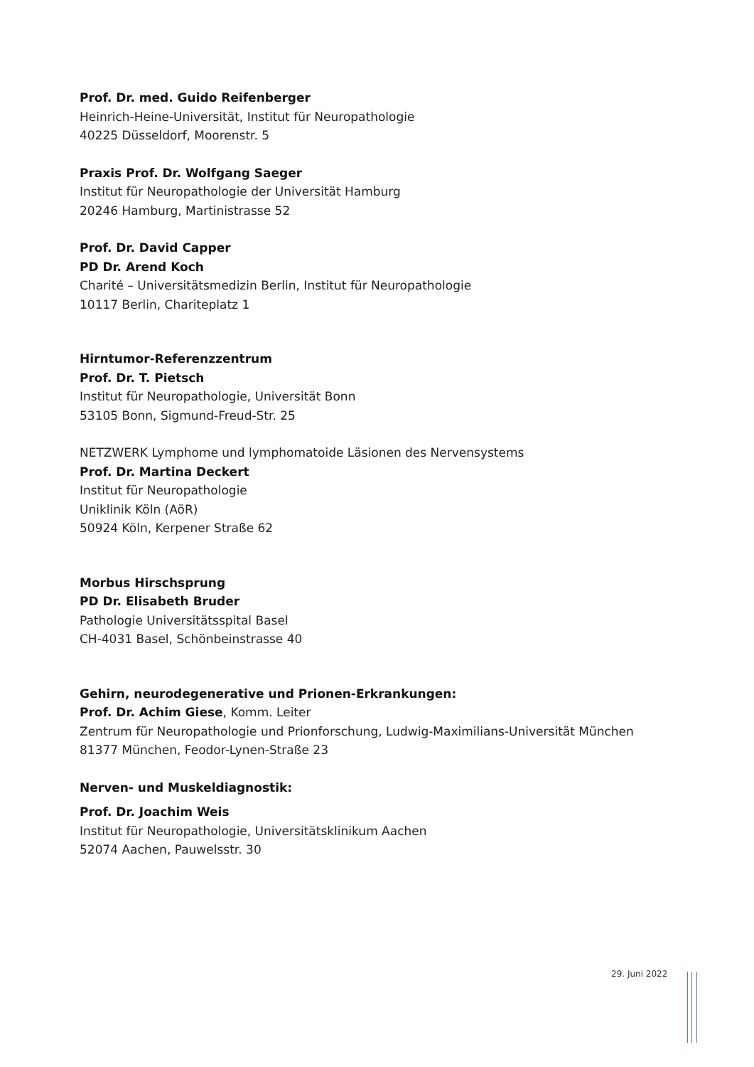Prof. Dr. med. Guido Reifenberger
Heinrich-Heine-Universität, Institut für Neuropathologie
40225 Düsseldorf, Moorenstr. 5
Praxis Prof. Dr. Wolfgang Saeger
Institut für Neuropathologie der Universität Hamburg
20246 Hamburg, Martinistrasse 52
Prof. Dr. David Capper
PD Dr. Arend Koch
Charité – Universitätsmedizin Berlin, Institut für Neuropathologie
10117 Berlin, Chariteplatz 1
Hirntumor-Referenzzentrum
Prof. Dr. T. Pietsch
Institut für Neuropathologie, Universität Bonn
53105 Bonn, Sigmund-Freud-Str. 25
NETZWERK Lymphome und lymphomatoide Läsionen des Nervensystems
Prof. Dr. Martina Deckert
Institut für Neuropathologie
Uniklinik Köln (AöR)
50924 Köln, Kerpener Straße 62
Morbus Hirschsprung
PD Dr. Elisabeth Bruder
Pathologie Universitätsspital Basel
CH-4031 Basel, Schönbeinstrasse 40
Gehirn, neurodegenerative und Prionen-Erkrankungen:
Prof. Dr. Achim Giese, Komm. Leiter
Zentrum für Neuropathologie und Prionforschung, Ludwig-Maximilians-Universität München
81377 München, Feodor-Lynen-Straße 23
Nerven- und Muskeldiagnostik:
Prof. Dr. Joachim Weis
Institut für Neuropathologie, Universitätsklinikum Aachen
52074 Aachen, Pauwelsstr. 30
29. Juni 2022